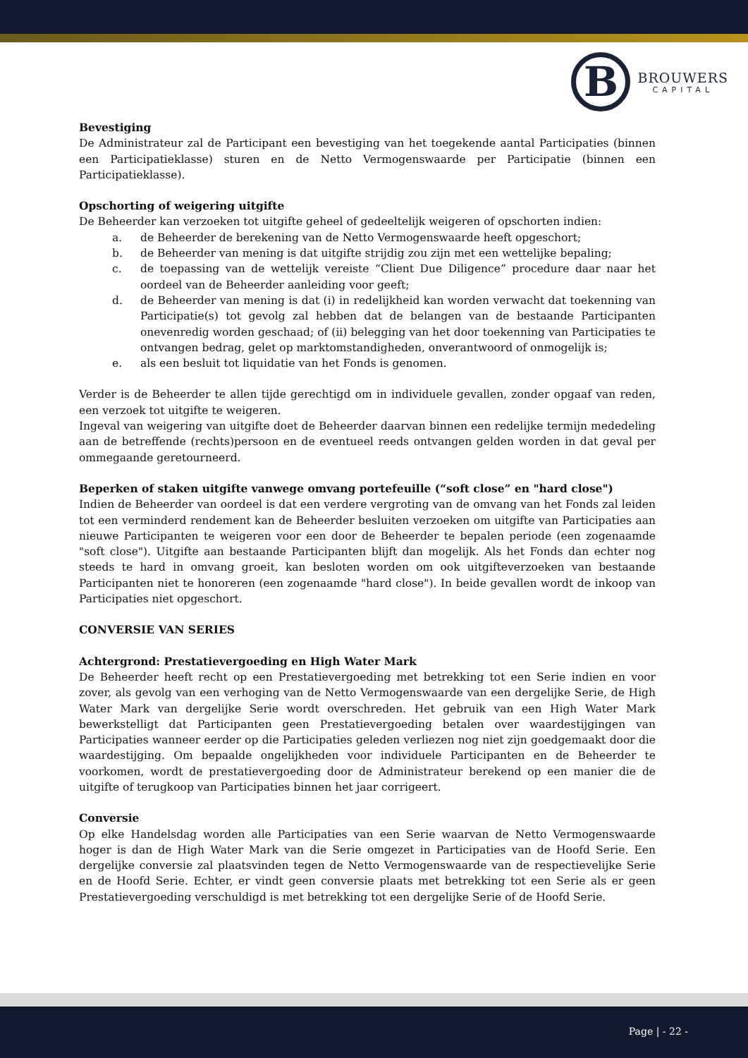B
BROUWERS
CAPITAL
Bevestiging
De Administrateur zal de Participant een bevestiging van het toegekende aantal Participaties (binnen een Participatieklasse) sturen en de Netto Vermogenswaarde per Participatie (binnen een Participatieklasse).
Opschorting of weigering uitgifte
De Beheerder kan verzoeken tot uitgifte geheel of gedeeltelijk weigeren of opschorten indien:
a. de Beheerder de berekening van de Netto Vermogenswaarde heeft opgeschort;
b. de Beheerder van mening is dat uitgifte strijdig zou zijn met een wettelijke bepaling;
c. de toepassing van de wettelijk vereiste “Client Due Diligence” procedure daar naar het oordeel van de Beheerder aanleiding voor geeft;
d. de Beheerder van mening is dat (i) in redelijkheid kan worden verwacht dat toekenning van Participatie(s) tot gevolg zal hebben dat de belangen van de bestaande Participanten onevenredig worden geschaad; of (ii) belegging van het door toekenning van Participaties te ontvangen bedrag, gelet op marktomstandigheden, onverantwoord of onmogelijk is;
e. als een besluit tot liquidatie van het Fonds is genomen.
Verder is de Beheerder te allen tijde gerechtigd om in individuele gevallen, zonder opgaaf van reden, een verzoek tot uitgifte te weigeren.
Ingeval van weigering van uitgifte doet de Beheerder daarvan binnen een redelijke termijn mededeling aan de betreffende (rechts)persoon en de eventueel reeds ontvangen gelden worden in dat geval per ommegaande geretourneerd.
Beperken of staken uitgifte vanwege omvang portefeuille (“soft close” en "hard close")
Indien de Beheerder van oordeel is dat een verdere vergroting van de omvang van het Fonds zal leiden tot een verminderd rendement kan de Beheerder besluiten verzoeken om uitgifte van Participaties aan nieuwe Participanten te weigeren voor een door de Beheerder te bepalen periode (een zogenaamde "soft close"). Uitgifte aan bestaande Participanten blijft dan mogelijk. Als het Fonds dan echter nog steeds te hard in omvang groeit, kan besloten worden om ook uitgifteverzoeken van bestaande Participanten niet te honoreren (een zogenaamde "hard close"). In beide gevallen wordt de inkoop van Participaties niet opgeschort.
CONVERSIE VAN SERIES
Achtergrond: Prestatievergoeding en High Water Mark
De Beheerder heeft recht op een Prestatievergoeding met betrekking tot een Serie indien en voor zover, als gevolg van een verhoging van de Netto Vermogenswaarde van een dergelijke Serie, de High Water Mark van dergelijke Serie wordt overschreden. Het gebruik van een High Water Mark bewerkstelligt dat Participanten geen Prestatievergoeding betalen over waardestijgingen van Participaties wanneer eerder op die Participaties geleden verliezen nog niet zijn goedgemaakt door die waardestijging. Om bepaalde ongelijkheden voor individuele Participanten en de Beheerder te voorkomen, wordt de prestatievergoeding door de Administrateur berekend op een manier die de uitgifte of terugkoop van Participaties binnen het jaar corrigeert.
Conversie
Op elke Handelsdag worden alle Participaties van een Serie waarvan de Netto Vermogenswaarde hoger is dan de High Water Mark van die Serie omgezet in Participaties van de Hoofd Serie. Een dergelijke conversie zal plaatsvinden tegen de Netto Vermogenswaarde van de respectievelijke Serie en de Hoofd Serie. Echter, er vindt geen conversie plaats met betrekking tot een Serie als er geen Prestatievergoeding verschuldigd is met betrekking tot een dergelijke Serie of de Hoofd Serie.
Page | - 22 -